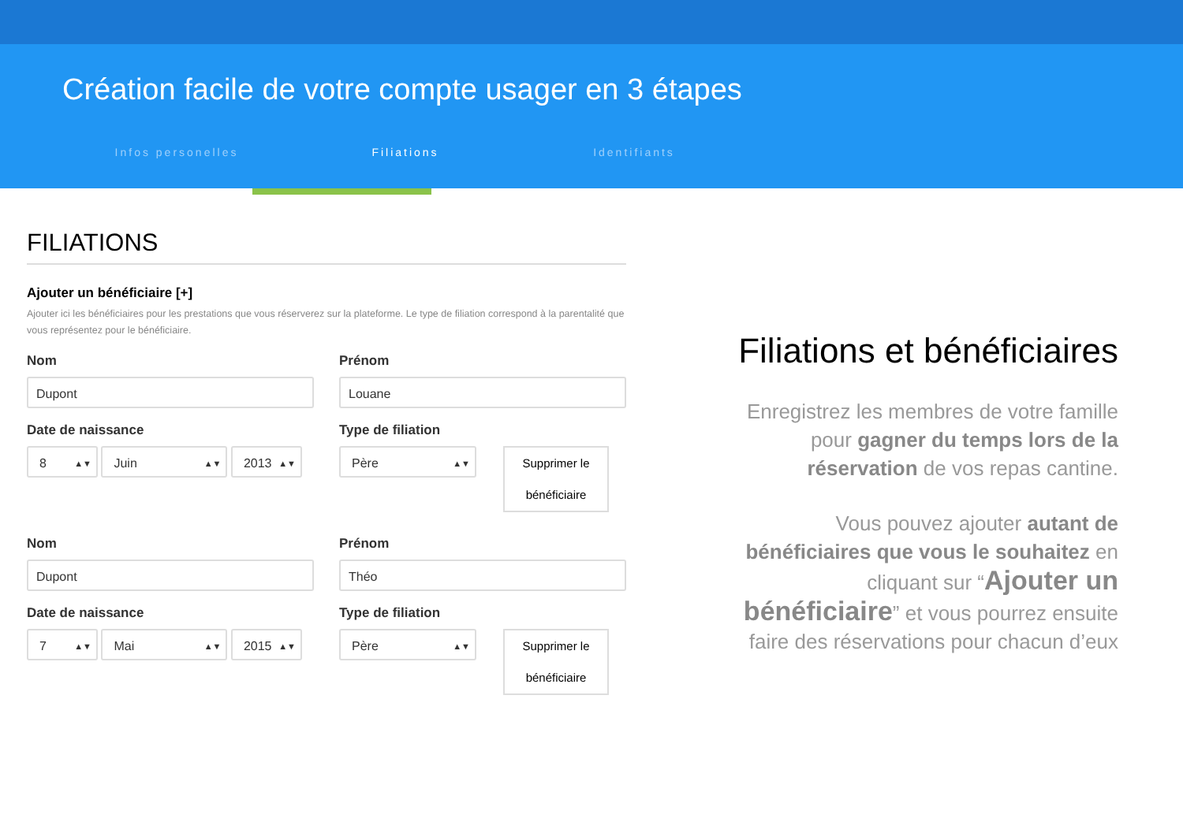Création facile de votre compte usager en 3 étapes
Infos personelles Filiations Identifiants
FILIATIONS
Ajouter un bénéficiaire [+]
Ajouter ici les bénéficiaires pour les prestations que vous réserverez sur la plateforme. Le type de filiation correspond à la parentalité que vous représentez pour le bénéficiaire.
Nom
Dupont
Prénom
Louane
Date de naissance
8 ▲▼ Juin ▲▼ 2013 ▲▼
Type de filiation
Père ▲▼ Supprimer le bénéficiaire
Nom
Dupont
Prénom
Théo
Date de naissance
7 ▲▼ Mai ▲▼ 2015 ▲▼
Type de filiation
Père ▲▼ Supprimer le bénéficiaire
Filiations et bénéficiaires
Enregistrez les membres de votre famille pour gagner du temps lors de la réservation de vos repas cantine.
Vous pouvez ajouter autant de bénéficiaires que vous le souhaitez en cliquant sur “Ajouter un bénéficiaire” et vous pourrez ensuite faire des réservations pour chacun d’eux